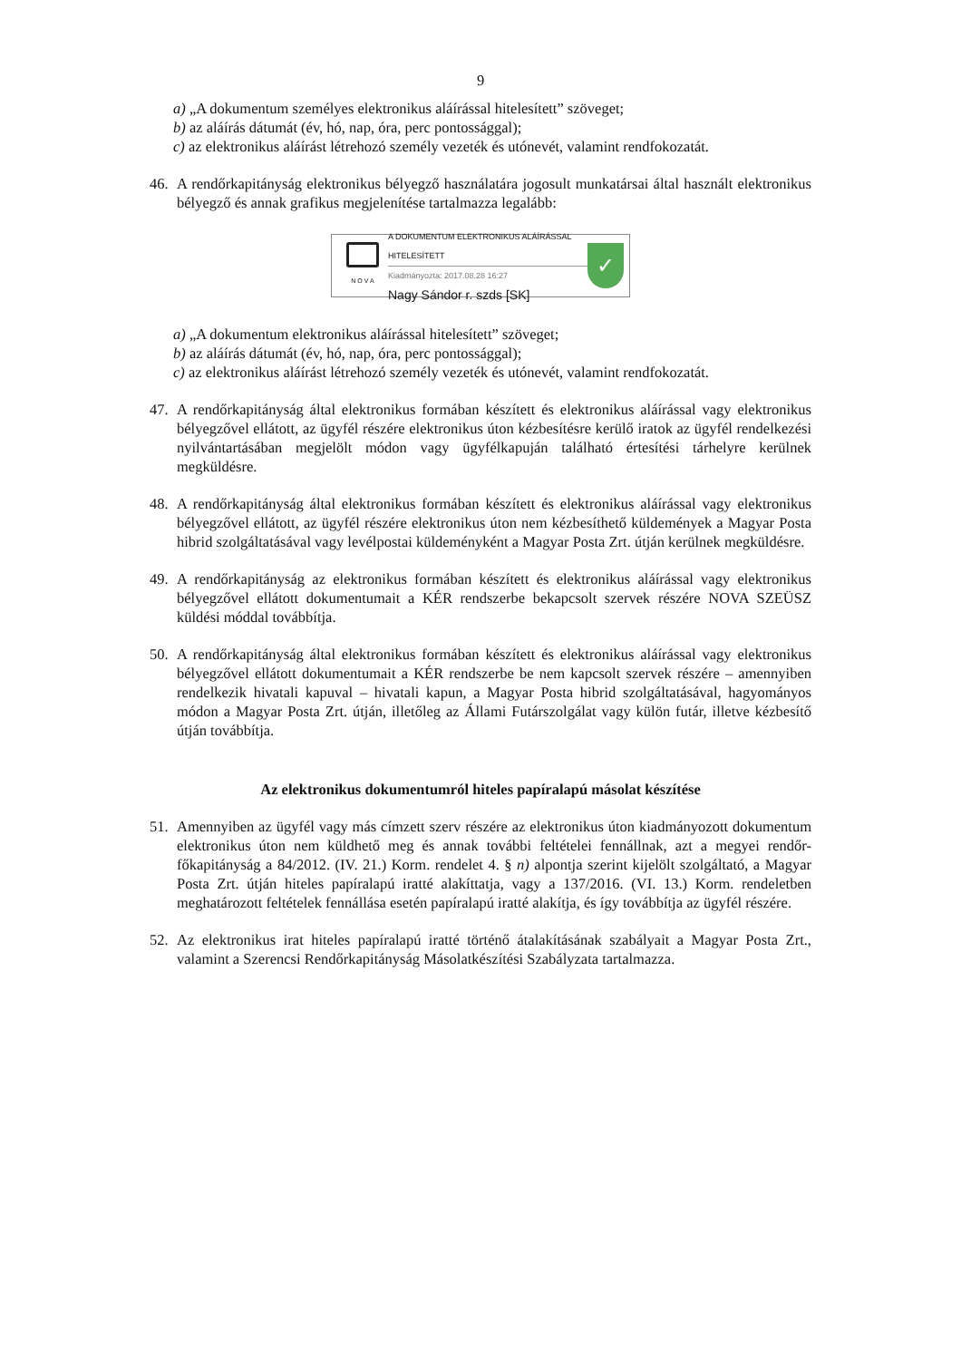9
a) „A dokumentum személyes elektronikus aláírással hitelesített” szöveget;
b) az aláírás dátumát (év, hó, nap, óra, perc pontossággal);
c) az elektronikus aláírást létrehozó személy vezeték és utónevét, valamint rendfokozatát.
46. A rendőrkapitányság elektronikus bélyegző használatára jogosult munkatársai által használt elektronikus bélyegző és annak grafikus megjelenítése tartalmazza legalább:
N O V A
A DOKUMENTUM ELEKTRONIKUS ALÁÍRÁSSAL HITELESÍTETT
Kiadmányozta: 2017.08.28 16:27
Nagy Sándor r. szds [SK]
✓
a) „A dokumentum elektronikus aláírással hitelesített” szöveget;
b) az aláírás dátumát (év, hó, nap, óra, perc pontossággal);
c) az elektronikus aláírást létrehozó személy vezeték és utónevét, valamint rendfokozatát.
47. A rendőrkapitányság által elektronikus formában készített és elektronikus aláírással vagy elektronikus bélyegzővel ellátott, az ügyfél részére elektronikus úton kézbesítésre kerülő iratok az ügyfél rendelkezési nyilvántartásában megjelölt módon vagy ügyfélkapuján található értesítési tárhelyre kerülnek megküldésre.
48. A rendőrkapitányság által elektronikus formában készített és elektronikus aláírással vagy elektronikus bélyegzővel ellátott, az ügyfél részére elektronikus úton nem kézbesíthető küldemények a Magyar Posta hibrid szolgáltatásával vagy levélpostai küldeményként a Magyar Posta Zrt. útján kerülnek megküldésre.
49. A rendőrkapitányság az elektronikus formában készített és elektronikus aláírással vagy elektronikus bélyegzővel ellátott dokumentumait a KÉR rendszerbe bekapcsolt szervek részére NOVA SZEÜSZ küldési móddal továbbítja.
50. A rendőrkapitányság által elektronikus formában készített és elektronikus aláírással vagy elektronikus bélyegzővel ellátott dokumentumait a KÉR rendszerbe be nem kapcsolt szervek részére – amennyiben rendelkezik hivatali kapuval – hivatali kapun, a Magyar Posta hibrid szolgáltatásával, hagyományos módon a Magyar Posta Zrt. útján, illetőleg az Állami Futárszolgálat vagy külön futár, illetve kézbesítő útján továbbítja.
Az elektronikus dokumentumról hiteles papíralapú másolat készítése
51. Amennyiben az ügyfél vagy más címzett szerv részére az elektronikus úton kiadmányozott dokumentum elektronikus úton nem küldhető meg és annak további feltételei fennállnak, azt a megyei rendőr-főkapitányság a 84/2012. (IV. 21.) Korm. rendelet 4. § n) alpontja szerint kijelölt szolgáltató, a Magyar Posta Zrt. útján hiteles papíralapú iratté alakíttatja, vagy a 137/2016. (VI. 13.) Korm. rendeletben meghatározott feltételek fennállása esetén papíralapú iratté alakítja, és így továbbítja az ügyfél részére.
52. Az elektronikus irat hiteles papíralapú iratté történő átalakításának szabályait a Magyar Posta Zrt., valamint a Szerencsi Rendőrkapitányság Másolatkészítési Szabályzata tartalmazza.